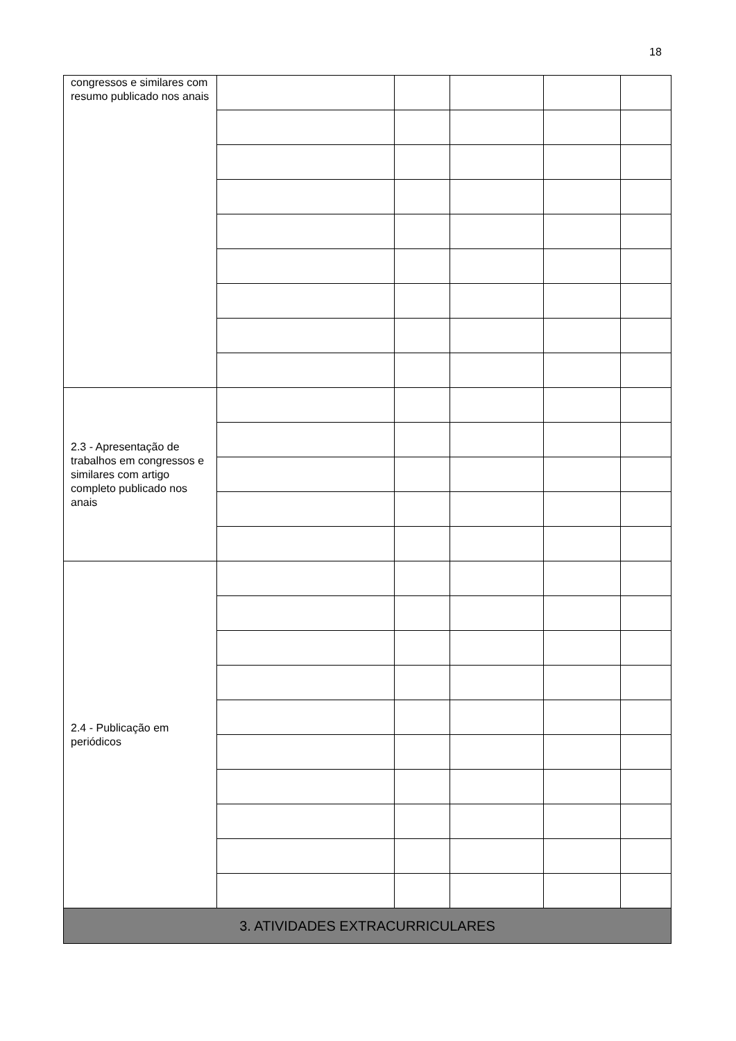18
| congressos e similares com resumo publicado nos anais | | | | | |
| 2.3 - Apresentação de trabalhos em congressos e similares com artigo completo publicado nos anais | | | | | |
| 2.4 - Publicação em periódicos | | | | | |
| 3. ATIVIDADES EXTRACURRICULARES | | | | | |